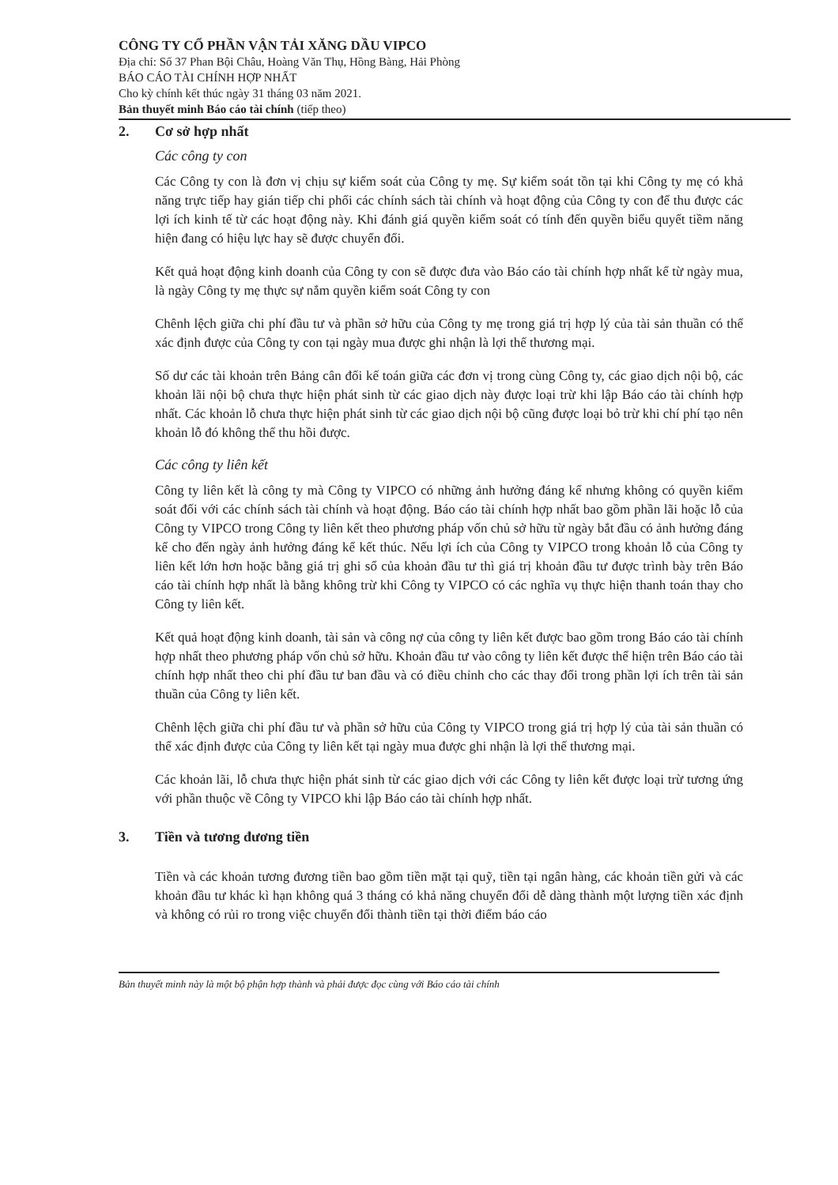CÔNG TY CỔ PHẦN VẬN TẢI XĂNG DẦU VIPCO
Địa chỉ: Số 37 Phan Bội Châu, Hoàng Văn Thụ, Hồng Bàng, Hải Phòng
BÁO CÁO TÀI CHÍNH HỢP NHẤT
Cho kỳ chính kết thúc ngày 31 tháng 03 năm 2021.
Bản thuyết minh Báo cáo tài chính (tiếp theo)
2. Cơ sở hợp nhất
Các công ty con
Các Công ty con là đơn vị chịu sự kiểm soát của Công ty mẹ. Sự kiểm soát tồn tại khi Công ty mẹ có khả năng trực tiếp hay gián tiếp chi phối các chính sách tài chính và hoạt động của Công ty con để thu được các lợi ích kinh tế từ các hoạt động này. Khi đánh giá quyền kiểm soát có tính đến quyền biểu quyết tiềm năng hiện đang có hiệu lực hay sẽ được chuyển đổi.
Kết quả hoạt động kinh doanh của Công ty con sẽ được đưa vào Báo cáo tài chính hợp nhất kể từ ngày mua, là ngày Công ty mẹ thực sự nắm quyền kiểm soát Công ty con
Chênh lệch giữa chi phí đầu tư và phần sở hữu của Công ty mẹ trong giá trị hợp lý của tài sản thuần có thể xác định được của Công ty con tại ngày mua được ghi nhận là lợi thế thương mại.
Số dư các tài khoản trên Bảng cân đối kế toán giữa các đơn vị trong cùng Công ty, các giao dịch nội bộ, các khoản lãi nội bộ chưa thực hiện phát sinh từ các giao dịch này được loại trừ khi lập Báo cáo tài chính hợp nhất. Các khoản lỗ chưa thực hiện phát sinh từ các giao dịch nội bộ cũng được loại bỏ trừ khi chí phí tạo nên khoản lỗ đó không thể thu hồi được.
Các công ty liên kết
Công ty liên kết là công ty mà Công ty VIPCO có những ảnh hưởng đáng kể nhưng không có quyền kiểm soát đối với các chính sách tài chính và hoạt động. Báo cáo tài chính hợp nhất bao gồm phần lãi hoặc lỗ của Công ty VIPCO trong Công ty liên kết theo phương pháp vốn chủ sở hữu từ ngày bắt đầu có ảnh hưởng đáng kể cho đến ngày ảnh hưởng đáng kể kết thúc. Nếu lợi ích của Công ty VIPCO trong khoản lỗ của Công ty liên kết lớn hơn hoặc bằng giá trị ghi sổ của khoản đầu tư thì giá trị khoản đầu tư được trình bày trên Báo cáo tài chính hợp nhất là bằng không trừ khi Công ty VIPCO có các nghĩa vụ thực hiện thanh toán thay cho Công ty liên kết.
Kết quả hoạt động kinh doanh, tài sản và công nợ của công ty liên kết được bao gồm trong Báo cáo tài chính hợp nhất theo phương pháp vốn chủ sở hữu. Khoản đầu tư vào công ty liên kết được thể hiện trên Báo cáo tài chính hợp nhất theo chi phí đầu tư ban đầu và có điều chỉnh cho các thay đổi trong phần lợi ích trên tài sản thuần của Công ty liên kết.
Chênh lệch giữa chi phí đầu tư và phần sở hữu của Công ty VIPCO trong giá trị hợp lý của tài sản thuần có thể xác định được của Công ty liên kết tại ngày mua được ghi nhận là lợi thế thương mại.
Các khoản lãi, lỗ chưa thực hiện phát sinh từ các giao dịch với các Công ty liên kết được loại trừ tương ứng với phần thuộc về Công ty VIPCO khi lập Báo cáo tài chính hợp nhất.
3. Tiền và tương đương tiền
Tiền và các khoản tương đương tiền bao gồm tiền mặt tại quỹ, tiền tại ngân hàng, các khoản tiền gửi và các khoản đầu tư khác kì hạn không quá 3 tháng có khả năng chuyển đổi dễ dàng thành một lượng tiền xác định và không có rủi ro trong việc chuyển đổi thành tiền tại thời điểm báo cáo
Bản thuyết minh này là một bộ phận hợp thành và phải được đọc cùng với Báo cáo tài chính